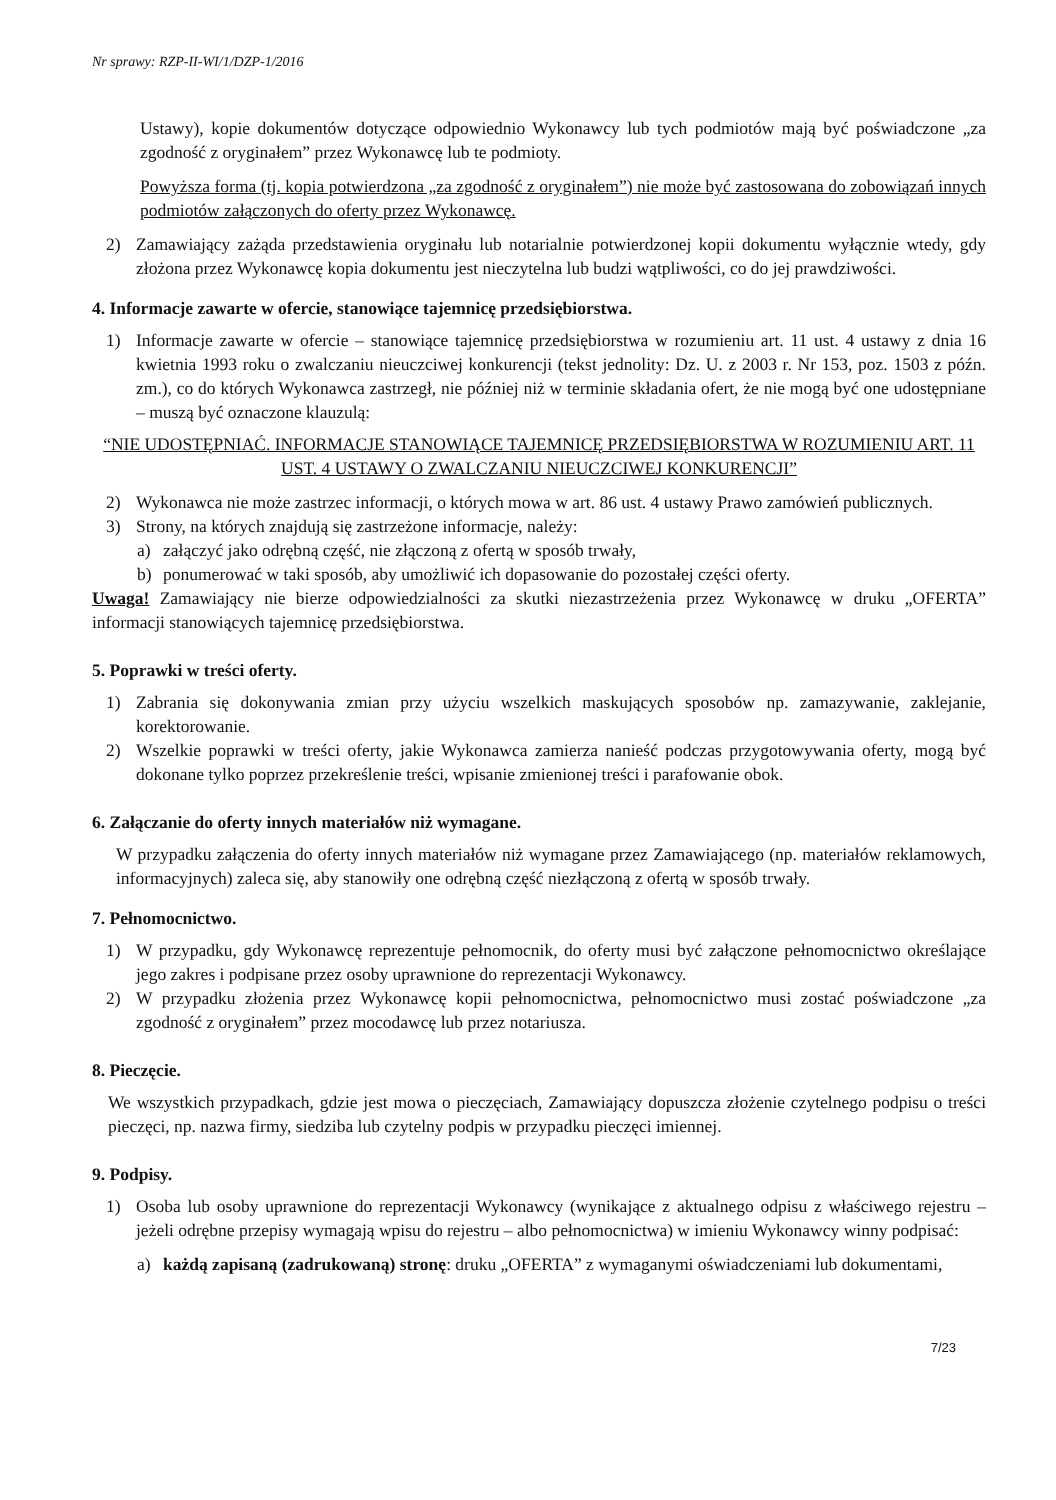Nr sprawy: RZP-II-WI/1/DZP-1/2016
Ustawy), kopie dokumentów dotyczące odpowiednio Wykonawcy lub tych podmiotów mają być poświadczone „za zgodność z oryginałem” przez Wykonawcę lub te podmioty.
Powyższa forma (tj. kopia potwierdzona „za zgodność z oryginałem”) nie może być zastosowana do zobowiązań innych podmiotów załączonych do oferty przez Wykonawcę.
2) Zamawiający zażąda przedstawienia oryginału lub notarialnie potwierdzonej kopii dokumentu wyłącznie wtedy, gdy złożona przez Wykonawcę kopia dokumentu jest nieczytelna lub budzi wątpliwości, co do jej prawdziwości.
4. Informacje zawarte w ofercie, stanowiące tajemnicę przedsiębiorstwa.
1) Informacje zawarte w ofercie – stanowiące tajemnicę przedsiębiorstwa w rozumieniu art. 11 ust. 4 ustawy z dnia 16 kwietnia 1993 roku o zwalczaniu nieuczciwej konkurencji (tekst jednolity: Dz. U. z 2003 r. Nr 153, poz. 1503 z późn. zm.), co do których Wykonawca zastrzegł, nie później niż w terminie składania ofert, że nie mogą być one udostępniane – muszą być oznaczone klauzulą:
“NIE UDOSTĘPNIAĆ. INFORMACJE STANOWIĄCE TAJEMNICĘ PRZEDSIĘBIORSTWA W ROZUMIENIU ART. 11 UST. 4 USTAWY O ZWALCZANIU NIEUCZCIWEJ KONKURENCJI”
2) Wykonawca nie może zastrzec informacji, o których mowa w art. 86 ust. 4 ustawy Prawo zamówień publicznych.
3) Strony, na których znajdują się zastrzeżone informacje, należy:
a) załączyć jako odrębną część, nie złączoną z ofertą w sposób trwały,
b) ponumerować w taki sposób, aby umożliwić ich dopasowanie do pozostałej części oferty.
Uwaga! Zamawiający nie bierze odpowiedzialności za skutki niezastrzeżenia przez Wykonawcę w druku „OFERTA” informacji stanowiących tajemnicę przedsiębiorstwa.
5. Poprawki w treści oferty.
1) Zabrania się dokonywania zmian przy użyciu wszelkich maskujących sposobów np. zamazywanie, zaklejanie, korektorowanie.
2) Wszelkie poprawki w treści oferty, jakie Wykonawca zamierza nanieść podczas przygotowywania oferty, mogą być dokonane tylko poprzez przekreślenie treści, wpisanie zmienionej treści i parafowanie obok.
6. Załączanie do oferty innych materiałów niż wymagane.
W przypadku załączenia do oferty innych materiałów niż wymagane przez Zamawiającego (np. materiałów reklamowych, informacyjnych) zaleca się, aby stanowiły one odrębną część niezłączoną z ofertą w sposób trwały.
7. Pełnomocnictwo.
1) W przypadku, gdy Wykonawcę reprezentuje pełnomocnik, do oferty musi być załączone pełnomocnictwo określające jego zakres i podpisane przez osoby uprawnione do reprezentacji Wykonawcy.
2) W przypadku złożenia przez Wykonawcę kopii pełnomocnictwa, pełnomocnictwo musi zostać poświadczone „za zgodność z oryginałem” przez mocodawcę lub przez notariusza.
8. Pieczęcie.
We wszystkich przypadkach, gdzie jest mowa o pieczęciach, Zamawiający dopuszcza złożenie czytelnego podpisu o treści pieczęci, np. nazwa firmy, siedziba lub czytelny podpis w przypadku pieczęci imiennej.
9. Podpisy.
1) Osoba lub osoby uprawnione do reprezentacji Wykonawcy (wynikające z aktualnego odpisu z właściwego rejestru – jeżeli odrębne przepisy wymagają wpisu do rejestru – albo pełnomocnictwa) w imieniu Wykonawcy winny podpisać:
a) każdą zapisaną (zadrukowaną) stronę: druku „OFERTA” z wymaganymi oświadczeniami lub dokumentami,
7/23